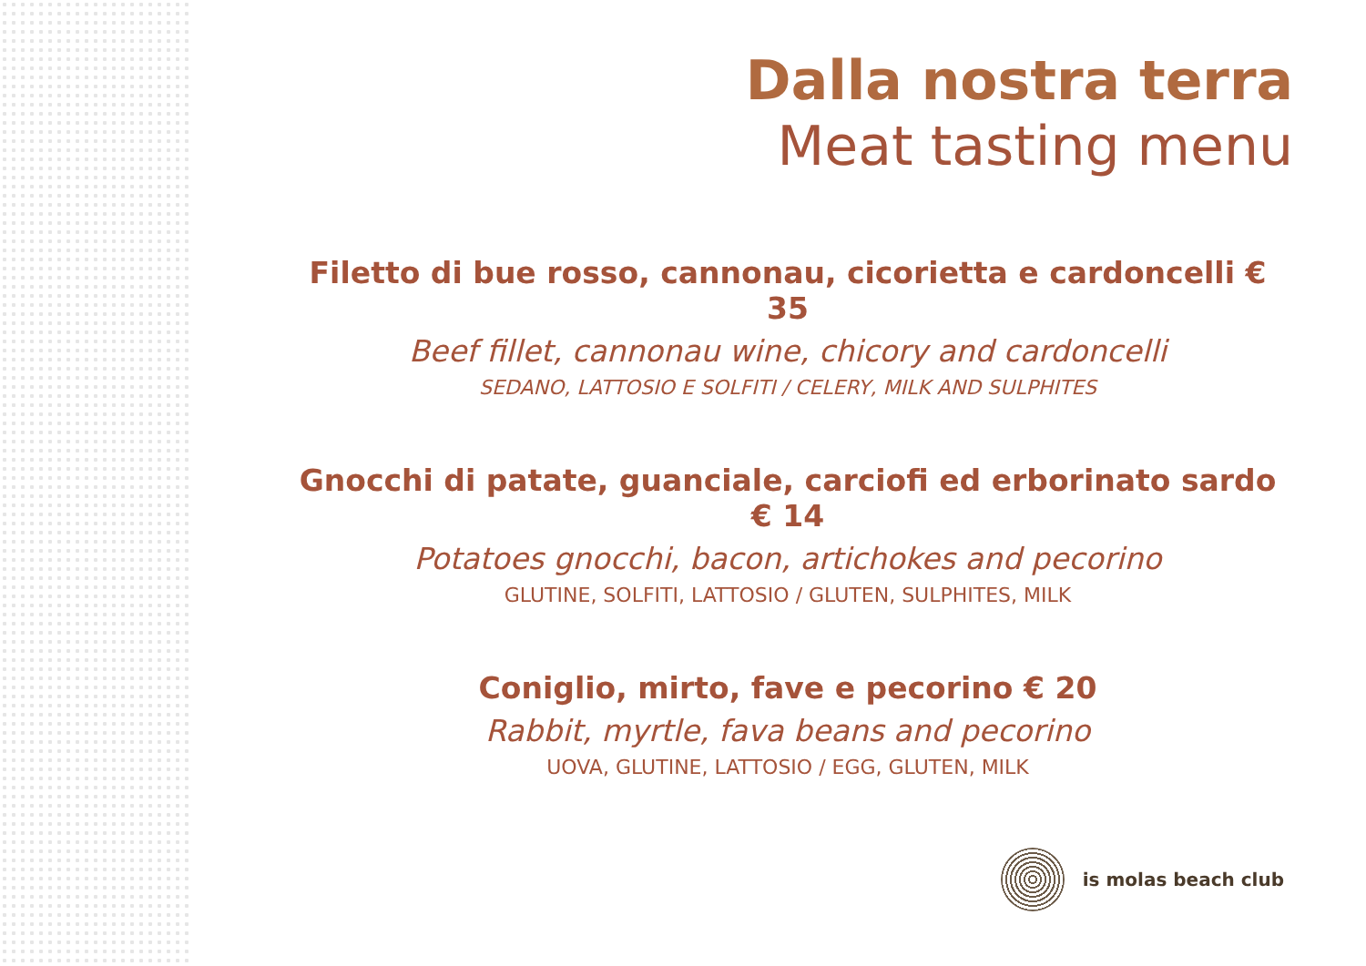Dalla nostra terra
Meat tasting menu
Filetto di bue rosso, cannonau, cicorietta e cardoncelli € 35
Beef fillet, cannonau wine, chicory and cardoncelli
SEDANO, LATTOSIO E SOLFITI / CELERY, MILK AND SULPHITES
Gnocchi di patate, guanciale, carciofi ed erborinato sardo € 14
Potatoes gnocchi, bacon, artichokes and pecorino
GLUTINE, SOLFITI, LATTOSIO / GLUTEN, SULPHITES, MILK
Coniglio, mirto, fave e pecorino € 20
Rabbit, myrtle, fava beans and pecorino
UOVA, GLUTINE, LATTOSIO / EGG, GLUTEN, MILK
is molas beach club